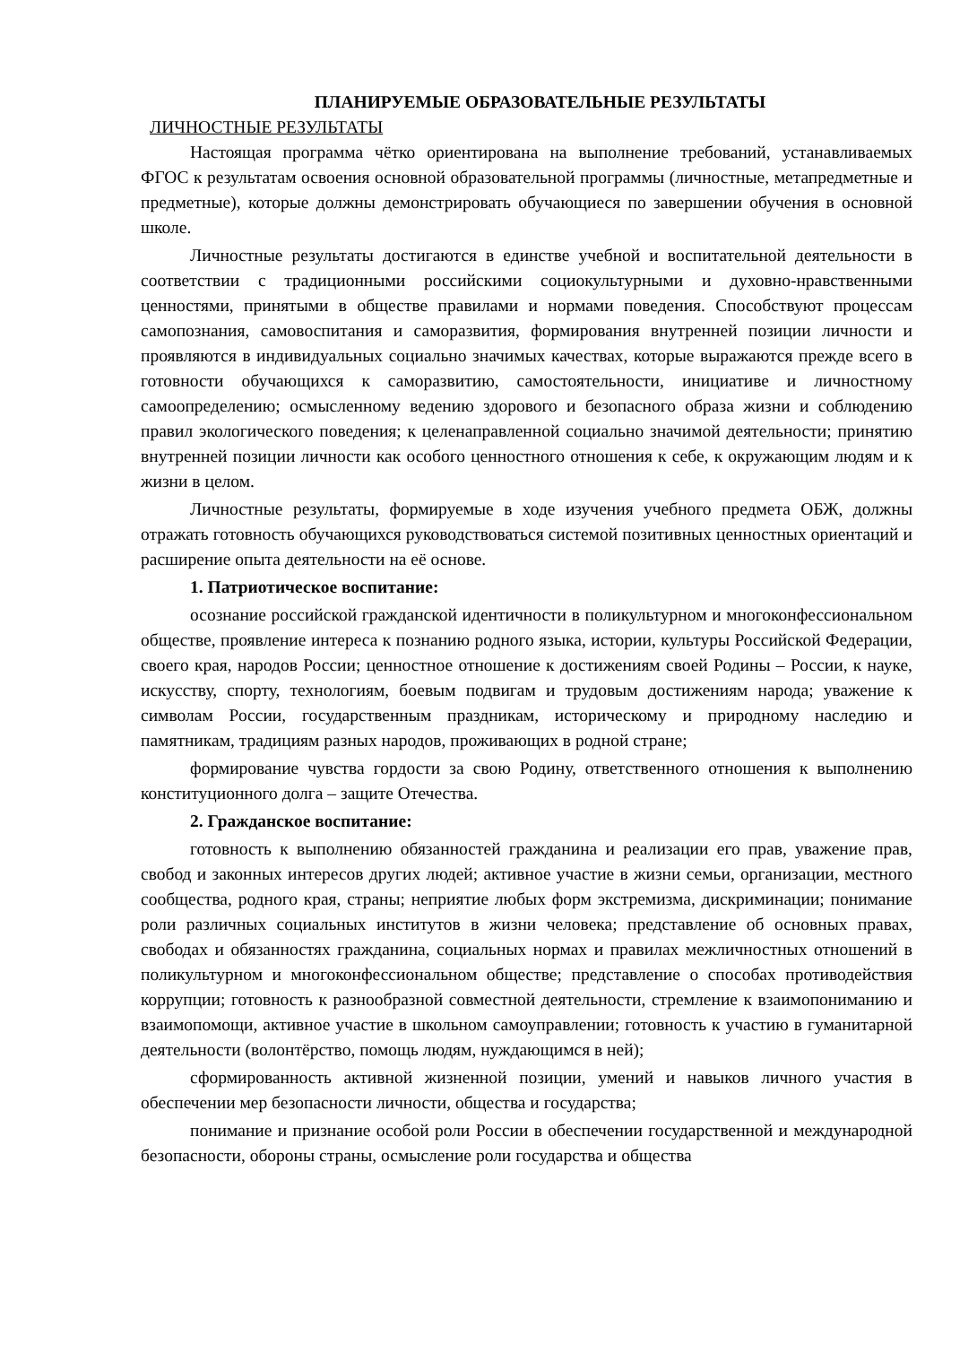ПЛАНИРУЕМЫЕ ОБРАЗОВАТЕЛЬНЫЕ РЕЗУЛЬТАТЫ
ЛИЧНОСТНЫЕ РЕЗУЛЬТАТЫ
Настоящая программа чётко ориентирована на выполнение требований, устанавливаемых ФГОС к результатам освоения основной образовательной программы (личностные, метапредметные и предметные), которые должны демонстрировать обучающиеся по завершении обучения в основной школе.
Личностные результаты достигаются в единстве учебной и воспитательной деятельности в соответствии с традиционными российскими социокультурными и духовно-нравственными ценностями, принятыми в обществе правилами и нормами поведения. Способствуют процессам самопознания, самовоспитания и саморазвития, формирования внутренней позиции личности и проявляются в индивидуальных социально значимых качествах, которые выражаются прежде всего в готовности обучающихся к саморазвитию, самостоятельности, инициативе и личностному самоопределению; осмысленному ведению здорового и безопасного образа жизни и соблюдению правил экологического поведения; к целенаправленной социально значимой деятельности; принятию внутренней позиции личности как особого ценностного отношения к себе, к окружающим людям и к жизни в целом.
Личностные результаты, формируемые в ходе изучения учебного предмета ОБЖ, должны отражать готовность обучающихся руководствоваться системой позитивных ценностных ориентаций и расширение опыта деятельности на её основе.
1. Патриотическое воспитание:
осознание российской гражданской идентичности в поликультурном и многоконфессиональном обществе, проявление интереса к познанию родного языка, истории, культуры Российской Федерации, своего края, народов России; ценностное отношение к достижениям своей Родины – России, к науке, искусству, спорту, технологиям, боевым подвигам и трудовым достижениям народа; уважение к символам России, государственным праздникам, историческому и природному наследию и памятникам, традициям разных народов, проживающих в родной стране;
формирование чувства гордости за свою Родину, ответственного отношения к выполнению конституционного долга – защите Отечества.
2. Гражданское воспитание:
готовность к выполнению обязанностей гражданина и реализации его прав, уважение прав, свобод и законных интересов других людей; активное участие в жизни семьи, организации, местного сообщества, родного края, страны; неприятие любых форм экстремизма, дискриминации; понимание роли различных социальных институтов в жизни человека; представление об основных правах, свободах и обязанностях гражданина, социальных нормах и правилах межличностных отношений в поликультурном и многоконфессиональном обществе; представление о способах противодействия коррупции; готовность к разнообразной совместной деятельности, стремление к взаимопониманию и взаимопомощи, активное участие в школьном самоуправлении; готовность к участию в гуманитарной деятельности (волонтёрство, помощь людям, нуждающимся в ней);
сформированность активной жизненной позиции, умений и навыков личного участия в обеспечении мер безопасности личности, общества и государства;
понимание и признание особой роли России в обеспечении государственной и международной безопасности, обороны страны, осмысление роли государства и общества